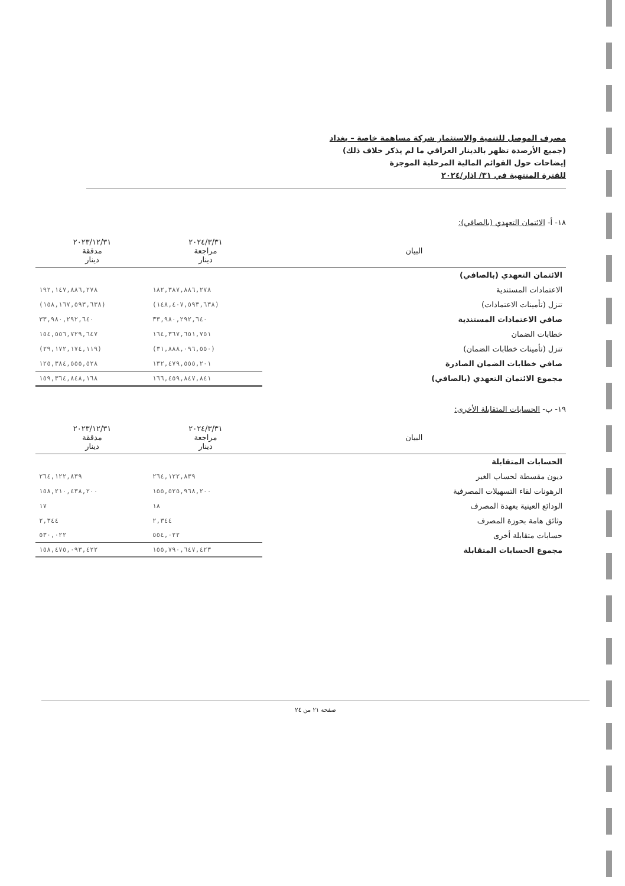مصرف الموصل للتنمية والاستثمار شركة مساهمة خاصة – بغداد
(جميع الأرصدة تظهر بالدينار العراقي ما لم يذكر خلاف ذلك)
إيضاحات حول القوائم المالية المرحلية الموجزة
للفترة المنتهية في ٣١/ اذار/٢٠٢٤
١٨- أ- الائتمان التعهدي (بالصافي):
| البيان | ٢٠٢٤/٣/٣١ مراجعة دينار | ٢٠٢٣/١٢/٣١ مدققة دينار |
| --- | --- | --- |
| الائتمان التعهدي (بالصافي) | | |
| الاعتمادات المستندية | ١٨٢,٣٨٧,٨٨٦,٢٧٨ | ١٩٢,١٤٧,٨٨٦,٢٧٨ |
| تنزل (تأمينات الاعتمادات) | (١٤٨,٤٠٧,٥٩٣,٦٣٨) | (١٥٨,١٦٧,٥٩٣,٦٣٨) |
| صافي الاعتمادات المستندية | ٣٣,٩٨٠,٢٩٢,٦٤٠ | ٣٣,٩٨٠,٢٩٢,٦٤٠ |
| خطابات الضمان | ١٦٤,٣٦٧,٦٥١,٧٥١ | ١٥٤,٥٥٦,٧٢٩,٦٤٧ |
| تنزل (تأمينات خطابات الضمان) | (٣١,٨٨٨,٠٩٦,٥٥٠) | (٢٩,١٧٢,١٧٤,١١٩) |
| صافي خطابات الضمان الصادرة | ١٣٢,٤٧٩,٥٥٥,٢٠١ | ١٢٥,٣٨٤,٥٥٥,٥٢٨ |
| مجموع الائتمان التعهدي (بالصافي) | ١٦٦,٤٥٩,٨٤٧,٨٤١ | ١٥٩,٣٦٤,٨٤٨,١٦٨ |
١٩- ب- الحسابات المتقابلة الأخرى:
| البيان | ٢٠٢٤/٣/٣١ مراجعة دينار | ٢٠٢٣/١٢/٣١ مدققة دينار |
| --- | --- | --- |
| الحسابات المتقابلة | | |
| ديون مقسطة لحساب الغير | ٢٦٤,١٢٢,٨٣٩ | ٢٦٤,١٢٢,٨٣٩ |
| الرهونات لقاء التسهيلات المصرفية | ١٥٥,٥٢٥,٩٦٨,٢٠٠ | ١٥٨,٢١٠,٤٣٨,٢٠٠ |
| الودائع العينية بعهدة المصرف | ١٨ | ١٧ |
| وثائق هامة بحوزة المصرف | ٢,٣٤٤ | ٢,٣٤٤ |
| حسابات متقابلة أخرى | ٥٥٤,٠٢٢ | ٥٣٠,٠٢٢ |
| مجموع الحسابات المتقابلة | ١٥٥,٧٩٠,٦٤٧,٤٢٣ | ١٥٨,٤٧٥,٠٩٣,٤٢٢ |
صفحة ٢١ من ٢٤